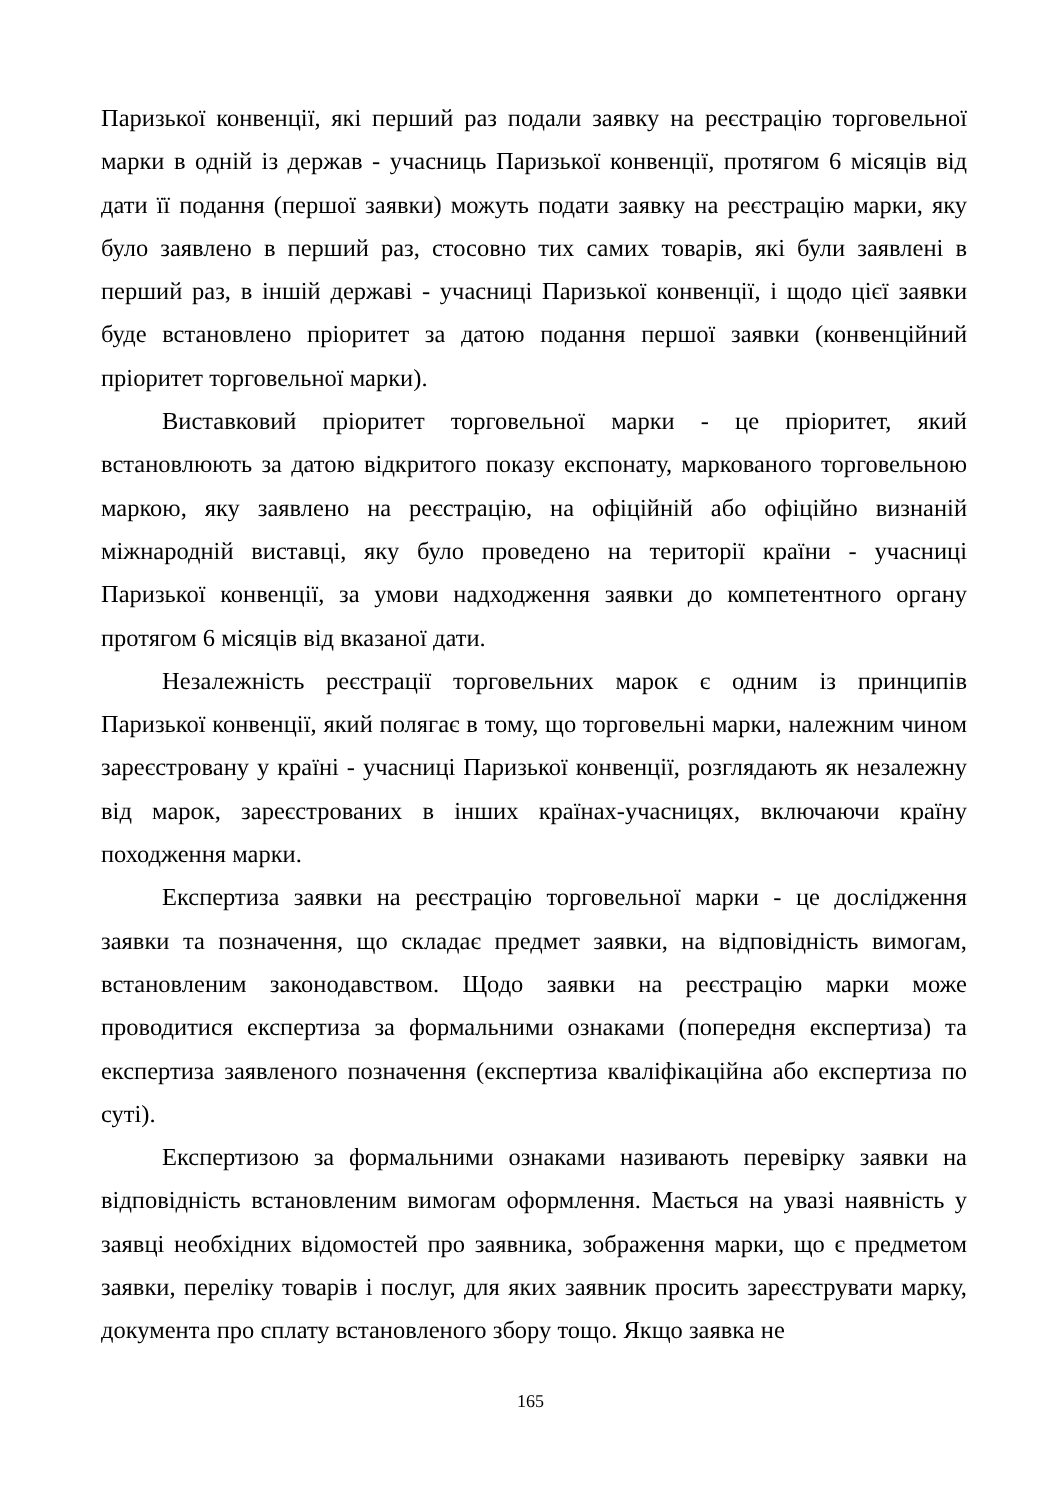Паризької конвенції, які перший раз подали заявку на реєстрацію торговельної марки в одній із держав - учасниць Паризької конвенції, протягом 6 місяців від дати її подання (першої заявки) можуть подати заявку на реєстрацію марки, яку було заявлено в перший раз, стосовно тих самих товарів, які були заявлені в перший раз, в іншій державі - учасниці Паризької конвенції, і щодо цієї заявки буде встановлено пріоритет за датою подання першої заявки (конвенційний пріоритет торговельної марки).
Виставковий пріоритет торговельної марки - це пріоритет, який встановлюють за датою відкритого показу експонату, маркованого торговельною маркою, яку заявлено на реєстрацію, на офіційній або офіційно визнаній міжнародній виставці, яку було проведено на території країни - учасниці Паризької конвенції, за умови надходження заявки до компетентного органу протягом 6 місяців від вказаної дати.
Незалежність реєстрації торговельних марок є одним із принципів Паризької конвенції, який полягає в тому, що торговельні марки, належним чином зареєстровану у країні - учасниці Паризької конвенції, розглядають як незалежну від марок, зареєстрованих в інших країнах-учасницях, включаючи країну походження марки.
Експертиза заявки на реєстрацію торговельної марки - це дослідження заявки та позначення, що складає предмет заявки, на відповідність вимогам, встановленим законодавством. Щодо заявки на реєстрацію марки може проводитися експертиза за формальними ознаками (попередня експертиза) та експертиза заявленого позначення (експертиза кваліфікаційна або експертиза по суті).
Експертизою за формальними ознаками називають перевірку заявки на відповідність встановленим вимогам оформлення. Мається на увазі наявність у заявці необхідних відомостей про заявника, зображення марки, що є предметом заявки, переліку товарів і послуг, для яких заявник просить зареєструвати марку, документа про сплату встановленого збору тощо. Якщо заявка не
165